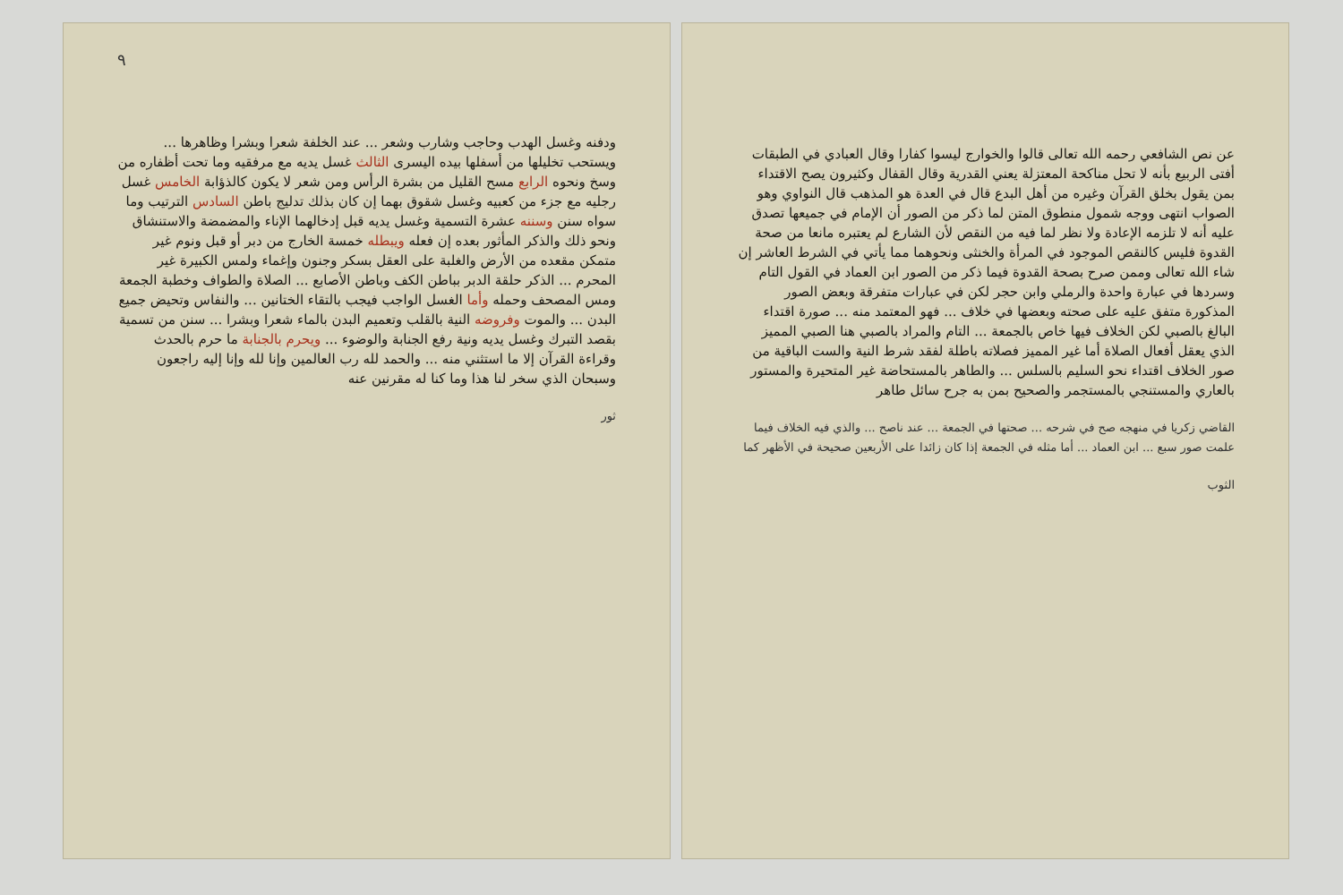٩
ودفنه وغسل الهدب وحاجب وشارب وشعر ... عند الخلفة شعرا وبشرا وظاهرها ... ويستحب تخليلها من أسفلها بيده اليسرى الثالث غسل يديه مع مرفقيه وما تحت أظفاره من وسخ ونحوه الرابع مسح القليل من بشرة الرأس ومن شعر لا يكون كالذؤابة الخامس غسل رجليه مع جزء من كعبيه وغسل شقوق بهما إن كان بذلك تدليج باطن السادس الترتيب وما سواه سنن وسننه عشرة التسمية وغسل يديه قبل إدخالهما الإناء والمضمضة والاستنشاق ونحو ذلك والذكر المأثور بعده إن فعله ويبطله خمسة الخارج من دبر أو قبل ونوم غير متمكن مقعده من الأرض والغلبة على العقل بسكر وجنون وإغماء ولمس الكبيرة غير المحرم ... الذكر حلقة الدبر بباطن الكف وباطن الأصابع ... الصلاة والطواف وخطبة الجمعة ومس المصحف وحمله وأما الغسل الواجب فيجب بالتقاء الختانين ... والنفاس وتحيض جميع البدن ... والموت وفروضه النية بالقلب وتعميم البدن بالماء شعرا وبشرا ... سنن من تسمية بقصد التبرك وغسل يديه ونية رفع الجنابة والوضوء ... ويحرم بالجنابة ما حرم بالحدث وقراءة القرآن إلا ما استثني منه ... والحمد لله رب العالمين وإنا لله وإنا إليه راجعون وسبحان الذي سخر لنا هذا وما كنا له مقرنين عنه
ثور
عن نص الشافعي رحمه الله تعالى قالوا والخوارج ليسوا كفارا وقال العبادي في الطبقات أفتى الربيع بأنه لا تحل مناكحة المعتزلة يعني القدرية وقال القفال وكثيرون يصح الاقتداء بمن يقول بخلق القرآن وغيره من أهل البدع قال في العدة هو المذهب قال النواوي وهو الصواب انتهى ووجه شمول منطوق المتن لما ذكر من الصور أن الإمام في جميعها تصدق عليه أنه لا تلزمه الإعادة ولا نظر لما فيه من النقص لأن الشارع لم يعتبره مانعا من صحة القدوة فليس كالنقص الموجود في المرأة والخنثى ونحوهما مما يأتي في الشرط العاشر إن شاء الله تعالى وممن صرح بصحة القدوة فيما ذكر من الصور ابن العماد في القول التام وسردها في عبارة واحدة والرملي وابن حجر لكن في عبارات متفرقة وبعض الصور المذكورة متفق عليه على صحته وبعضها في خلاف ... فهو المعتمد منه ... صورة اقتداء البالغ بالصبي لكن الخلاف فيها خاص بالجمعة ... التام والمراد بالصبي هنا الصبي المميز الذي يعقل أفعال الصلاة أما غير المميز فصلاته باطلة لفقد شرط النية والست الباقية من صور الخلاف اقتداء نحو السليم بالسلس ... والطاهر بالمستحاضة غير المتحيرة والمستور بالعاري والمستنجي بالمستجمر والصحيح بمن به جرح سائل طاهر
القاضي زكريا في منهجه صح في شرحه ... صحتها في الجمعة ... عند ناصح ... والذي فيه الخلاف فيما علمت صور سبع ... ابن العماد ... أما مثله في الجمعة إذا كان زائدا على الأربعين صحيحة في الأظهر كما
الثوب